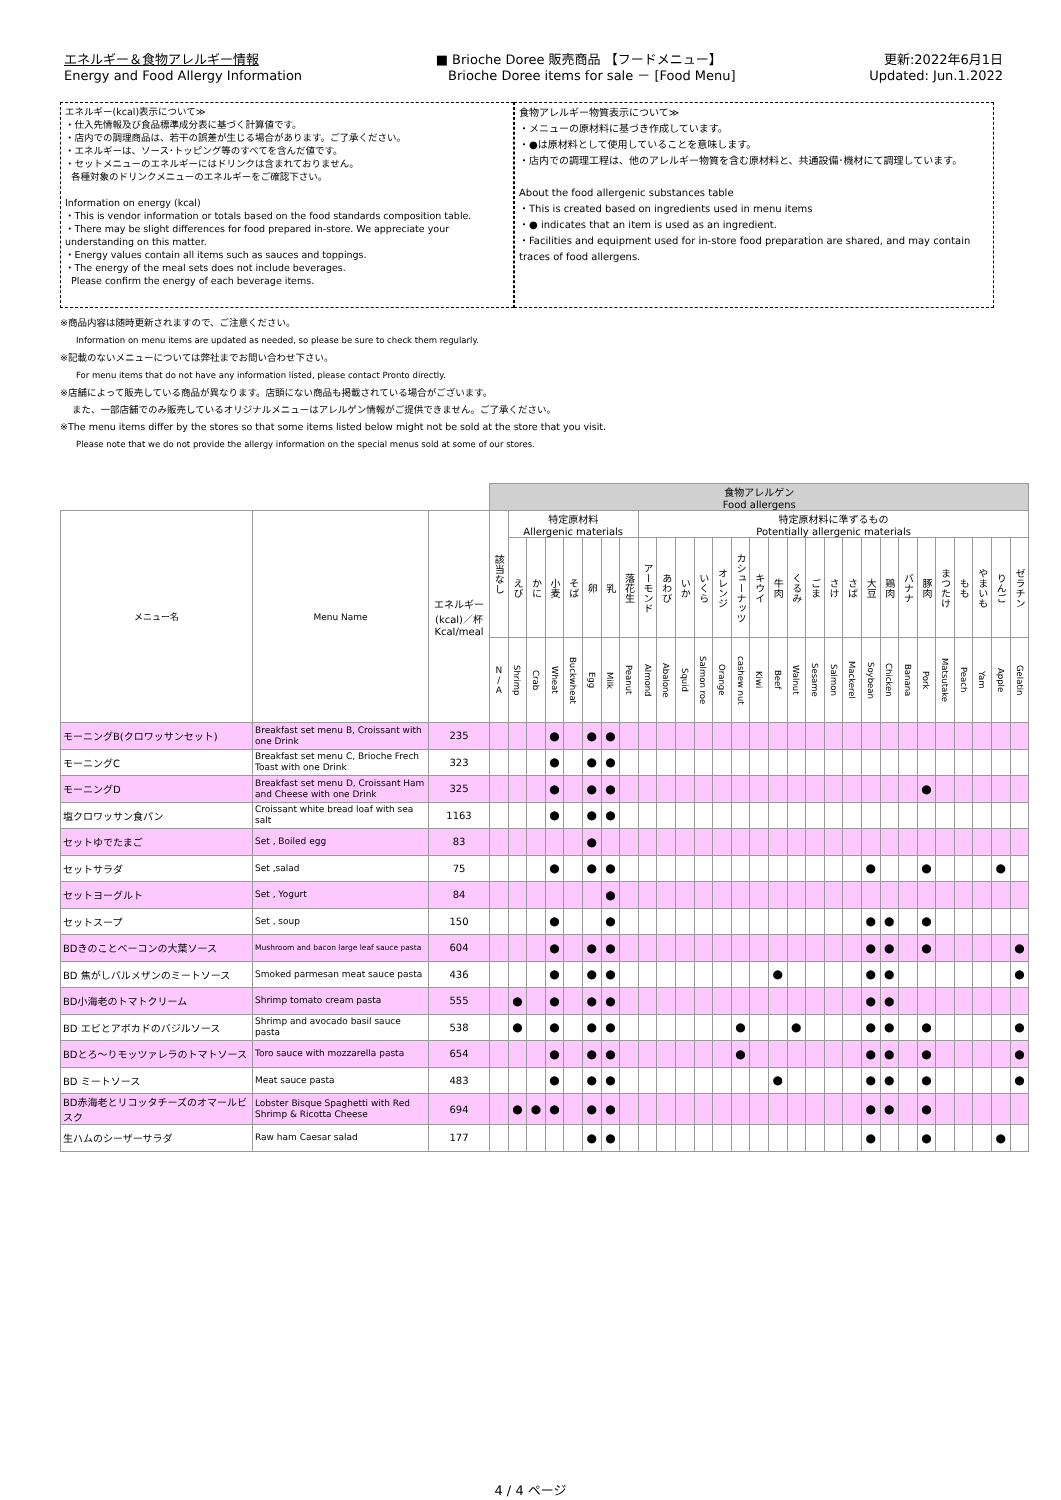エネルギー＆食物アレルギー情報
Energy and Food Allergy Information
■ Brioche Doree 販売商品 【フードメニュー】
Brioche Doree items for sale － [Food Menu]
更新:2022年6月1日
Updated: Jun.1.2022
エネルギー(kcal)表示について≫
・仕入先情報及び食品標準成分表に基づく計算値です。
・店内での調理商品は、若干の誤差が生じる場合があります。ご了承ください。
・エネルギーは、ソース･トッピング等のすべてを含んだ値です。
・セットメニューのエネルギーにはドリンクは含まれておりません。
各種対象のドリンクメニューのエネルギーをご確認下さい。
Information on energy (kcal)
・This is vendor information or totals based on the food standards composition table.
・There may be slight differences for food prepared in-store. We appreciate your understanding on this matter.
・Energy values contain all items such as sauces and toppings.
・The energy of the meal sets does not include beverages.
Please confirm the energy of each beverage items.
食物アレルギー物質表示について≫
・メニューの原材料に基づき作成しています。
・●は原材料として使用していることを意味します。
・店内での調理工程は、他のアレルギー物質を含む原材料と、共通設備･機材にて調理しています。
About the food allergenic substances table
・This is created based on ingredients used in menu items
・● indicates that an item is used as an ingredient.
・Facilities and equipment used for in-store food preparation are shared, and may contain traces of food allergens.
※商品内容は随時更新されますので、ご注意ください。
Information on menu items are updated as needed, so please be sure to check them regularly.
※記載のないメニューについては弊社までお問い合わせ下さい。
For menu items that do not have any information listed, please contact Pronto directly.
※店舗によって販売している商品が異なります。店頭にない商品も掲載されている場合がございます。
また、一部店舗でのみ販売しているオリジナルメニューはアレルゲン情報がご提供できません。ご了承ください。
※The menu items differ by the stores so that some items listed below might not be sold at the store that you visit.
Please note that we do not provide the allergy information on the special menus sold at some of our stores.
| | | | 食物アレルゲン Food allergens | | | | | | | | | | | | | | | | | | | | | | | | | | | | |
| --- | --- | --- | --- | --- | --- | --- | --- | --- | --- | --- | --- | --- | --- | --- | --- | --- | --- | --- | --- | --- | --- | --- | --- | --- | --- | --- | --- | --- | --- | --- | --- |
| メニュー名 | Menu Name | エネルギー (kcal)／杯 Kcal/meal | 該当なし | 特定原材料 Allergenic materials | | | | | | | 特定原材料に準ずるもの Potentially allergenic materials | | | | | | | | | | | | | | | | | | | | |
| | | | | えび | かに | 小麦 | そば | 卵 | 乳 | 落花生 | アーモンド | あわび | いか | いくら | オレンジ | カシューナッツ | キウイ | 牛肉 | くるみ | ごま | さけ | さば | 大豆 | 鶏肉 | バナナ | 豚肉 | まつたけ | もも | やまいも | りんご | ゼラチン |
| | | | N / A | Shrimp | Crab | Wheat | Buckwheat | Egg | Milk | Peanut | Almond | Abalone | Squid | Salmon roe | Orange | cashew nut | Kiwi | Beef | Walnut | Sesame | Salmon | Mackerel | Soybean | Chicken | Banana | Pork | Matsutake | Peach | Yam | Apple | Gelatin |
| モーニングB(クロワッサンセット) | Breakfast set menu B, Croissant with one Drink | 235 | | | | ● | | ● | ● | | | | | | | | | | | | | | | | | | | | | | |
| モーニングC | Breakfast set menu C, Brioche Frech Toast with one Drink | 323 | | | | ● | | ● | ● | | | | | | | | | | | | | | | | | | | | | | |
| モーニングD | Breakfast set menu D, Croissant Ham and Cheese with one Drink | 325 | | | | ● | | ● | ● | | | | | | | | | | | | | | | | | ● | | | | | |
| 塩クロワッサン食パン | Croissant white bread loaf with sea salt | 1163 | | | | ● | | ● | ● | | | | | | | | | | | | | | | | | | | | | | |
| セットゆでたまご | Set , Boiled egg | 83 | | | | | | ● | | | | | | | | | | | | | | | | | | | | | | | |
| セットサラダ | Set ,salad | 75 | | | | ● | | ● | ● | | | | | | | | | | | | | | ● | | | ● | | | | ● | |
| セットヨーグルト | Set , Yogurt | 84 | | | | | | | ● | | | | | | | | | | | | | | | | | | | | | | |
| セットスープ | Set , soup | 150 | | | | ● | | | ● | | | | | | | | | | | | | | ● | ● | | ● | | | | | |
| BDきのことベーコンの大葉ソース | Mushroom and bacon large leaf sauce pasta | 604 | | | | ● | | ● | ● | | | | | | | | | | | | | | ● | ● | | ● | | | | | ● |
| BD 焦がしパルメザンのミートソース | Smoked parmesan meat sauce pasta | 436 | | | | ● | | ● | ● | | | | | | | | | ● | | | | | ● | ● | | | | | | | ● |
| BD小海老のトマトクリーム | Shrimp tomato cream pasta | 555 | | ● | | ● | | ● | ● | | | | | | | | | | | | | | ● | ● | | | | | | | |
| BD エビとアボカドのバジルソース | Shrimp and avocado basil sauce pasta | 538 | | ● | | ● | | ● | ● | | | | | | | ● | | | ● | | | | ● | ● | | ● | | | | | ● |
| BDとろ～りモッツァレラのトマトソース | Toro sauce with mozzarella pasta | 654 | | | | ● | | ● | ● | | | | | | | ● | | | | | | | ● | ● | | ● | | | | | ● |
| BD ミートソース | Meat sauce pasta | 483 | | | | ● | | ● | ● | | | | | | | | | ● | | | | | ● | ● | | ● | | | | | ● |
| BD赤海老とリコッタチーズのオマールビスク | Lobster Bisque Spaghetti with Red Shrimp & Ricotta Cheese | 694 | | ● | ● | ● | | ● | ● | | | | | | | | | | | | | | ● | ● | | ● | | | | | |
| 生ハムのシーザーサラダ | Raw ham Caesar salad | 177 | | | | | | ● | ● | | | | | | | | | | | | | | ● | | | ● | | | | ● | |
4 / 4 ページ